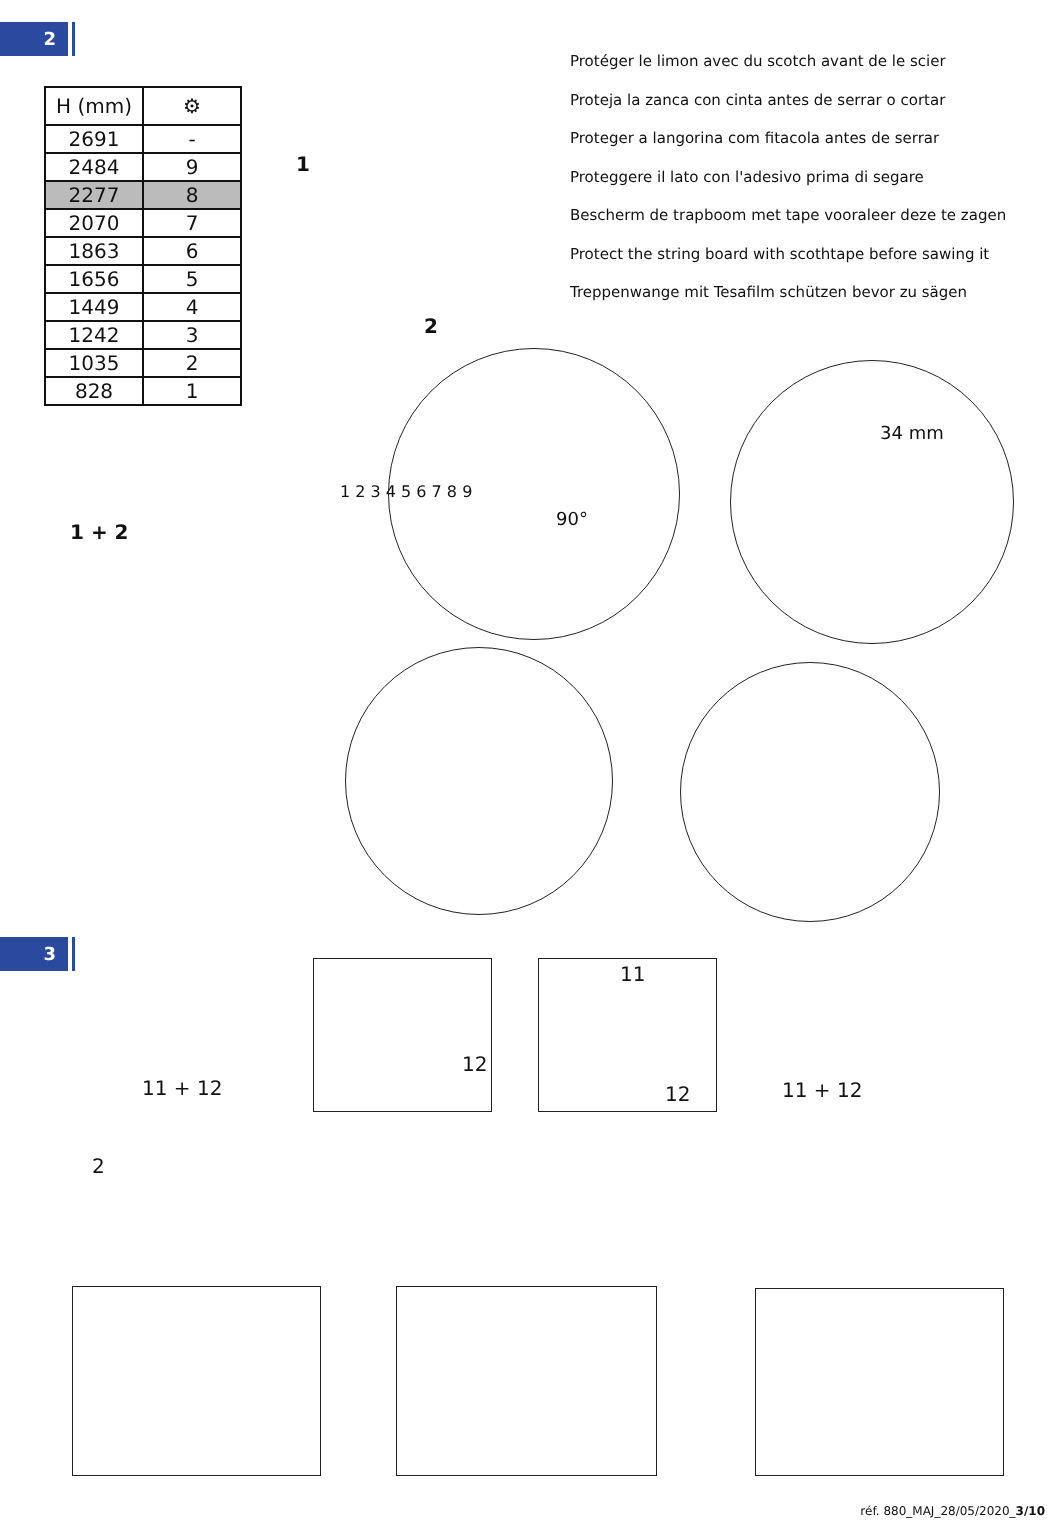2
| H (mm) | ⚙ |
| --- | --- |
| 2691 | - |
| 2484 | 9 |
| 2277 | 8 |
| 2070 | 7 |
| 1863 | 6 |
| 1656 | 5 |
| 1449 | 4 |
| 1242 | 3 |
| 1035 | 2 |
| 828 | 1 |
Protéger le limon avec du scotch avant de le scier
Proteja la zanca con cinta antes de serrar o cortar
Proteger a langorina com fitacola antes de serrar
Proteggere il lato con l'adesivo prima di segare
Bescherm de trapboom met tape vooraleer deze te zagen
Protect the string board with scothtape before sawing it
Treppenwange mit Tesafilm schützen bevor zu sägen
1
2
1 + 2
1 2 3 4 5 6 7 8 9
90°
34 mm
3
12
11
12
11 + 12 11 + 12
2
réf. 880_MAJ_28/05/2020_3/10